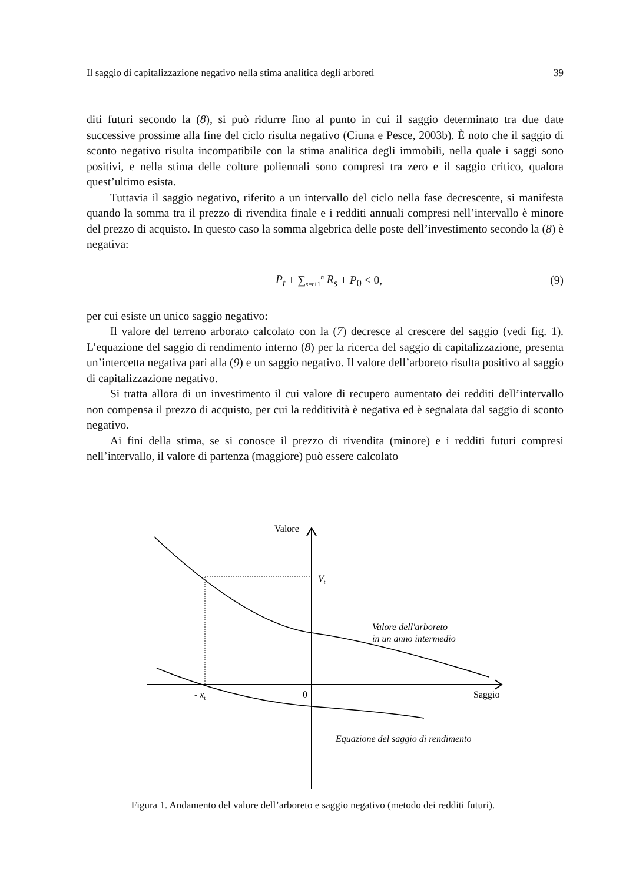Il saggio di capitalizzazione negativo nella stima analitica degli arboreti 39
diti futuri secondo la (8), si può ridurre fino al punto in cui il saggio determinato tra due date successive prossime alla fine del ciclo risulta negativo (Ciuna e Pesce, 2003b). È noto che il saggio di sconto negativo risulta incompatibile con la stima analitica degli immobili, nella quale i saggi sono positivi, e nella stima delle colture poliennali sono compresi tra zero e il saggio critico, qualora quest’ultimo esista.
Tuttavia il saggio negativo, riferito a un intervallo del ciclo nella fase decrescente, si manifesta quando la somma tra il prezzo di rivendita finale e i redditi annuali compresi nell’intervallo è minore del prezzo di acquisto. In questo caso la somma algebrica delle poste dell’investimento secondo la (8) è negativa:
−P<sub>t</sub> + ∑<sub>s=t+1</sub><sup>n</sup> R<sub>s</sub> + P<sub>0</sub> < 0, (9)
per cui esiste un unico saggio negativo:
Il valore del terreno arborato calcolato con la (7) decresce al crescere del saggio (vedi fig. 1). L’equazione del saggio di rendimento interno (8) per la ricerca del saggio di capitalizzazione, presenta un’intercetta negativa pari alla (9) e un saggio negativo. Il valore dell’arboreto risulta positivo al saggio di capitalizzazione negativo.
Si tratta allora di un investimento il cui valore di recupero aumentato dei redditi dell’intervallo non compensa il prezzo di acquisto, per cui la redditività è negativa ed è segnalata dal saggio di sconto negativo.
Ai fini della stima, se si conosce il prezzo di rivendita (minore) e i redditi futuri compresi nell’intervallo, il valore di partenza (maggiore) può essere calcolato
Valore
Vt
Valore dell'arboreto
in un anno intermedio
- xt
0
Saggio
Equazione del saggio di rendimento
Figura 1. Andamento del valore dell’arboreto e saggio negativo (metodo dei redditi futuri).